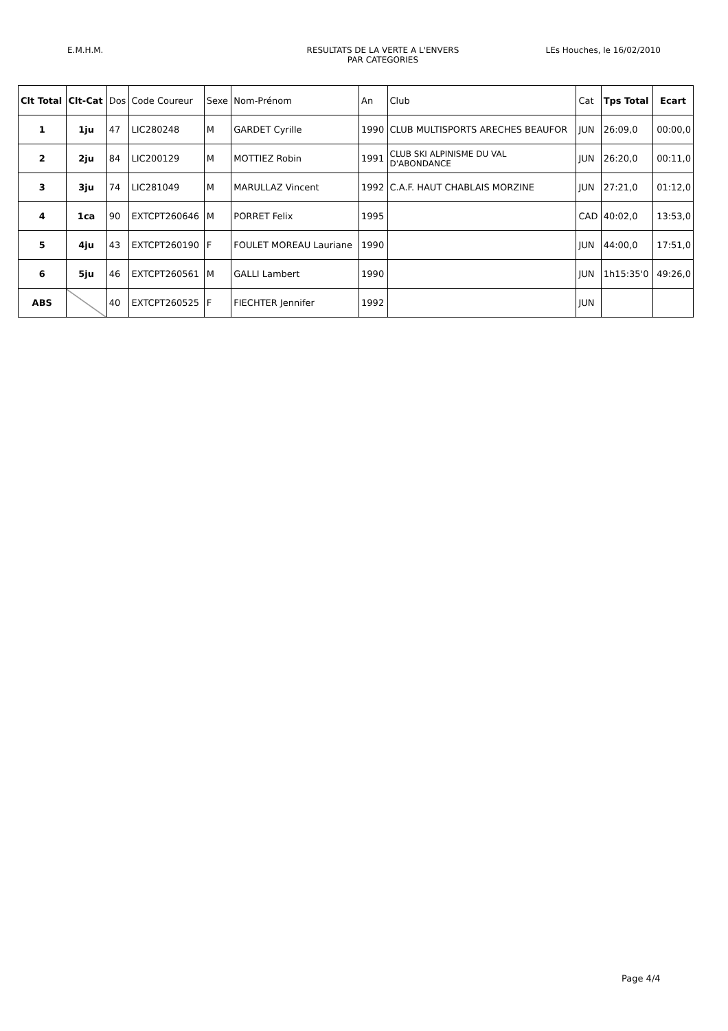E.M.H.M. RESULTATS DE LA VERTE A L'ENVERS
PAR CATEGORIES
LEs Houches, le 16/02/2010
| Clt Total | Clt-Cat | Dos | Code Coureur | Sexe | Nom-Prénom | An | Club | Cat | Tps Total | Ecart |
| --- | --- | --- | --- | --- | --- | --- | --- | --- | --- | --- |
| 1 | 1ju | 47 | LIC280248 | M | GARDET Cyrille | 1990 | CLUB MULTISPORTS ARECHES BEAUFOR | JUN | 26:09,0 | 00:00,0 |
| 2 | 2ju | 84 | LIC200129 | M | MOTTIEZ Robin | 1991 | CLUB SKI ALPINISME DU VAL D'ABONDANCE | JUN | 26:20,0 | 00:11,0 |
| 3 | 3ju | 74 | LIC281049 | M | MARULLAZ Vincent | 1992 | C.A.F. HAUT CHABLAIS MORZINE | JUN | 27:21,0 | 01:12,0 |
| 4 | 1ca | 90 | EXTCPT260646 | M | PORRET Felix | 1995 | | CAD | 40:02,0 | 13:53,0 |
| 5 | 4ju | 43 | EXTCPT260190 | F | FOULET MOREAU Lauriane | 1990 | | JUN | 44:00,0 | 17:51,0 |
| 6 | 5ju | 46 | EXTCPT260561 | M | GALLI Lambert | 1990 | | JUN | 1h15:35'0 | 49:26,0 |
| ABS | | 40 | EXTCPT260525 | F | FIECHTER Jennifer | 1992 | | JUN | | |
Page 4/4